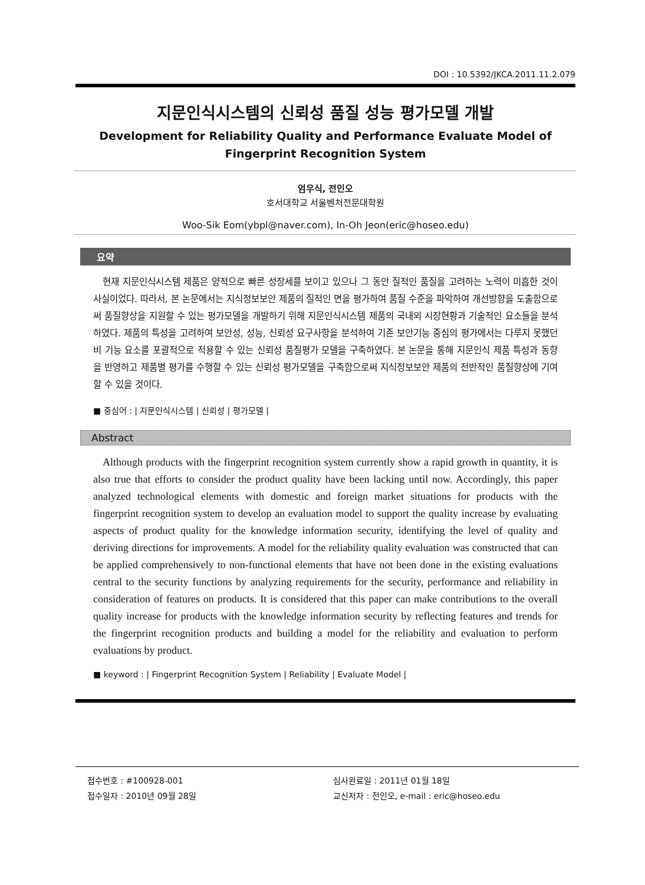DOI : 10.5392/JKCA.2011.11.2.079
지문인식시스템의 신뢰성 품질 성능 평가모델 개발
Development for Reliability Quality and Performance Evaluate Model of
Fingerprint Recognition System
엄우식, 전인오
호서대학교 서울벤처전문대학원
Woo-Sik Eom(ybpl@naver.com), In-Oh Jeon(eric@hoseo.edu)
요약
현재 지문인식시스템 제품은 양적으로 빠른 성장세를 보이고 있으나 그 동안 질적인 품질을 고려하는 노력이 미흡한 것이 사실이었다. 따라서, 본 논문에서는 지식정보보안 제품의 질적인 면을 평가하여 품질 수준을 파악하여 개선방향을 도출함으로써 품질향상을 지원할 수 있는 평가모델을 개발하기 위해 지문인식시스템 제품의 국내외 시장현황과 기술적인 요소들을 분석하였다. 제품의 특성을 고려하여 보안성, 성능, 신뢰성 요구사항을 분석하여 기존 보안기능 중심의 평가에서는 다루지 못했던 비 기능 요소를 포괄적으로 적용할 수 있는 신뢰성 품질평가 모델을 구축하였다. 본 논문을 통해 지문인식 제품 특성과 동향을 반영하고 제품별 평가를 수행할 수 있는 신뢰성 평가모델을 구축함으로써 지식정보보안 제품의 전반적인 품질향상에 기여할 수 있을 것이다.
■ 중심어 : | 지문인식시스템 | 신뢰성 | 평가모델 |
Abstract
Although products with the fingerprint recognition system currently show a rapid growth in quantity, it is also true that efforts to consider the product quality have been lacking until now. Accordingly, this paper analyzed technological elements with domestic and foreign market situations for products with the fingerprint recognition system to develop an evaluation model to support the quality increase by evaluating aspects of product quality for the knowledge information security, identifying the level of quality and deriving directions for improvements. A model for the reliability quality evaluation was constructed that can be applied comprehensively to non-functional elements that have not been done in the existing evaluations central to the security functions by analyzing requirements for the security, performance and reliability in consideration of features on products. It is considered that this paper can make contributions to the overall quality increase for products with the knowledge information security by reflecting features and trends for the fingerprint recognition products and building a model for the reliability and evaluation to perform evaluations by product.
■ keyword : | Fingerprint Recognition System | Reliability | Evaluate Model |
접수번호 : #100928-001
접수일자 : 2010년 09월 28일
심사완료일 : 2011년 01월 18일
교신저자 : 전인오, e-mail : eric@hoseo.edu